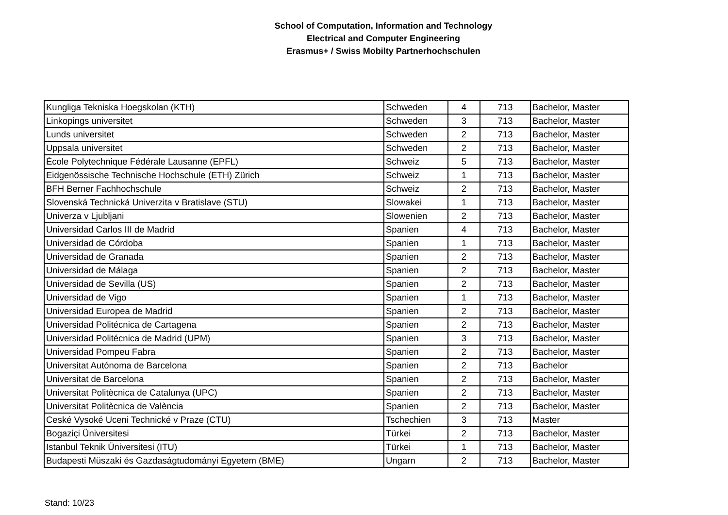School of Computation, Information and Technology
Electrical and Computer Engineering
Erasmus+ / Swiss Mobilty Partnerhochschulen
| Kungliga Tekniska Hoegskolan (KTH) | Schweden | 4 | 713 | Bachelor, Master |
| Linkopings universitet | Schweden | 3 | 713 | Bachelor, Master |
| Lunds universitet | Schweden | 2 | 713 | Bachelor, Master |
| Uppsala universitet | Schweden | 2 | 713 | Bachelor, Master |
| École Polytechnique Fédérale Lausanne (EPFL) | Schweiz | 5 | 713 | Bachelor, Master |
| Eidgenössische Technische Hochschule (ETH) Zürich | Schweiz | 1 | 713 | Bachelor, Master |
| BFH Berner Fachhochschule | Schweiz | 2 | 713 | Bachelor, Master |
| Slovenská Technická Univerzita v Bratislave (STU) | Slowakei | 1 | 713 | Bachelor, Master |
| Univerza v Ljubljani | Slowenien | 2 | 713 | Bachelor, Master |
| Universidad Carlos III de Madrid | Spanien | 4 | 713 | Bachelor, Master |
| Universidad de Córdoba | Spanien | 1 | 713 | Bachelor, Master |
| Universidad de Granada | Spanien | 2 | 713 | Bachelor, Master |
| Universidad de Málaga | Spanien | 2 | 713 | Bachelor, Master |
| Universidad de Sevilla (US) | Spanien | 2 | 713 | Bachelor, Master |
| Universidad de Vigo | Spanien | 1 | 713 | Bachelor, Master |
| Universidad Europea de Madrid | Spanien | 2 | 713 | Bachelor, Master |
| Universidad Politécnica de Cartagena | Spanien | 2 | 713 | Bachelor, Master |
| Universidad Politécnica de Madrid (UPM) | Spanien | 3 | 713 | Bachelor, Master |
| Universidad Pompeu Fabra | Spanien | 2 | 713 | Bachelor, Master |
| Universitat Autónoma de Barcelona | Spanien | 2 | 713 | Bachelor |
| Universitat de Barcelona | Spanien | 2 | 713 | Bachelor, Master |
| Universitat Politècnica de Catalunya (UPC) | Spanien | 2 | 713 | Bachelor, Master |
| Universitat Politècnica de València | Spanien | 2 | 713 | Bachelor, Master |
| Ceské Vysoké Uceni Technické v Praze (CTU) | Tschechien | 3 | 713 | Master |
| Bogaziçi Üniversitesi | Türkei | 2 | 713 | Bachelor, Master |
| Istanbul Teknik Üniversitesi (ITU) | Türkei | 1 | 713 | Bachelor, Master |
| Budapesti Müszaki és Gazdaságtudományi Egyetem (BME) | Ungarn | 2 | 713 | Bachelor, Master |
Stand: 10/23